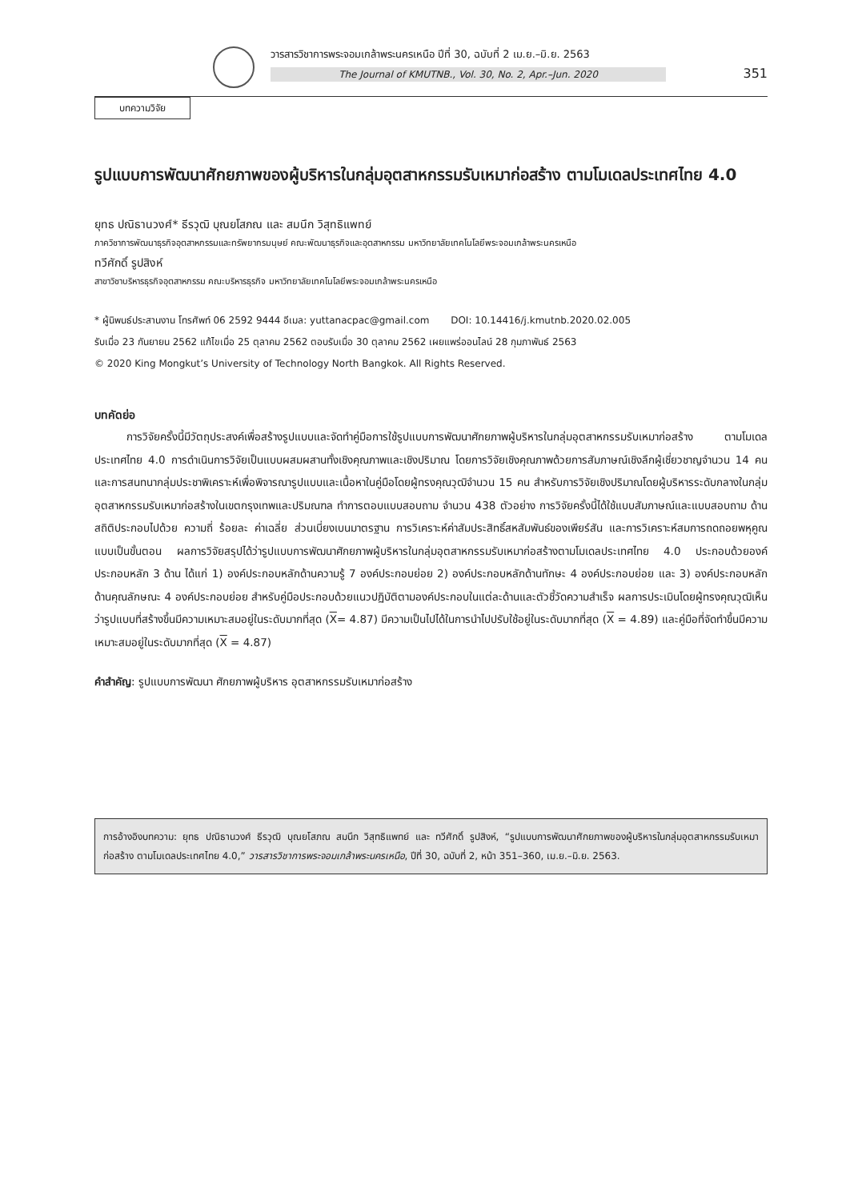วารสารวิชาการพระจอมเกล้าพระนครเหนือ ปีที่ 30, ฉบับที่ 2 เม.ย.–มิ.ย. 2563
The Journal of KMUTNB., Vol. 30, No. 2, Apr.–Jun. 2020
351
บทความวิจัย
รูปแบบการพัฒนาศักยภาพของผู้บริหารในกลุ่มอุตสาหกรรมรับเหมาก่อสร้าง ตามโมเดลประเทศไทย 4.0
ยุทธ ปณิธานวงศ์* ธีรวุฒิ บุณยโสภณ และ สมนึก วิสุทธิแพทย์
ภาควิชาการพัฒนาธุรกิจอุตสาหกรรมและทรัพยากรมนุษย์ คณะพัฒนาธุรกิจและอุตสาหกรรม มหาวิทยาลัยเทคโนโลยีพระจอมเกล้าพระนครเหนือ
ทวีศักดิ์ รูปสิงห์
สาขาวิชาบริหารธุรกิจอุตสาหกรรม คณะบริหารธุรกิจ มหาวิทยาลัยเทคโนโลยีพระจอมเกล้าพระนครเหนือ
* ผู้นิพนธ์ประสานงาน โทรศัพท์ 06 2592 9444 อีเมล: yuttanacpac@gmail.com DOI: 10.14416/j.kmutnb.2020.02.005
รับเมื่อ 23 กันยายน 2562 แก้ไขเมื่อ 25 ตุลาคม 2562 ตอบรับเมื่อ 30 ตุลาคม 2562 เผยแพร่ออนไลน์ 28 กุมภาพันธ์ 2563
© 2020 King Mongkut’s University of Technology North Bangkok. All Rights Reserved.
บทคัดย่อ
การวิจัยครั้งนี้มีวัตถุประสงค์เพื่อสร้างรูปแบบและจัดทำคู่มือการใช้รูปแบบการพัฒนาศักยภาพผู้บริหารในกลุ่มอุตสาหกรรมรับเหมาก่อสร้าง ตามโมเดลประเทศไทย 4.0 การดำเนินการวิจัยเป็นแบบผสมผสานทั้งเชิงคุณภาพและเชิงปริมาณ โดยการวิจัยเชิงคุณภาพด้วยการสัมภาษณ์เชิงลึกผู้เชี่ยวชาญจำนวน 14 คน และการสนทนากลุ่มประชาพิเคราะห์เพื่อพิจารณารูปแบบและเนื้อหาในคู่มือโดยผู้ทรงคุณวุฒิจำนวน 15 คน สำหรับการวิจัยเชิงปริมาณโดยผู้บริหารระดับกลางในกลุ่มอุตสาหกรรมรับเหมาก่อสร้างในเขตกรุงเทพและปริมณฑล ทำการตอบแบบสอบถาม จำนวน 438 ตัวอย่าง การวิจัยครั้งนี้ได้ใช้แบบสัมภาษณ์และแบบสอบถาม ด้านสถิติประกอบไปด้วย ความถี่ ร้อยละ ค่าเฉลี่ย ส่วนเบี่ยงเบนมาตรฐาน การวิเคราะห์ค่าสัมประสิทธิ์สหสัมพันธ์ของเพียร์สัน และการวิเคราะห์สมการถดถอยพหุคูณแบบเป็นขั้นตอน ผลการวิจัยสรุปได้ว่ารูปแบบการพัฒนาศักยภาพผู้บริหารในกลุ่มอุตสาหกรรมรับเหมาก่อสร้างตามโมเดลประเทศไทย 4.0 ประกอบด้วยองค์ประกอบหลัก 3 ด้าน ได้แก่ 1) องค์ประกอบหลักด้านความรู้ 7 องค์ประกอบย่อย 2) องค์ประกอบหลักด้านทักษะ 4 องค์ประกอบย่อย และ 3) องค์ประกอบหลักด้านคุณลักษณะ 4 องค์ประกอบย่อย สำหรับคู่มือประกอบด้วยแนวปฏิบัติตามองค์ประกอบในแต่ละด้านและตัวชี้วัดความสำเร็จ ผลการประเมินโดยผู้ทรงคุณวุฒิเห็นว่ารูปแบบที่สร้างขึ้นมีความเหมาะสมอยู่ในระดับมากที่สุด (X= 4.87) มีความเป็นไปได้ในการนำไปปรับใช้อยู่ในระดับมากที่สุด (X = 4.89) และคู่มือที่จัดทำขึ้นมีความเหมาะสมอยู่ในระดับมากที่สุด (X = 4.87)
คำสำคัญ: รูปแบบการพัฒนา ศักยภาพผู้บริหาร อุตสาหกรรมรับเหมาก่อสร้าง
การอ้างอิงบทความ: ยุทธ ปณิธานวงศ์ ธีรวุฒิ บุณยโสภณ สมนึก วิสุทธิแพทย์ และ ทวีศักดิ์ รูปสิงห์, “รูปแบบการพัฒนาศักยภาพของผู้บริหารในกลุ่มอุตสาหกรรมรับเหมาก่อสร้าง ตามโมเดลประเทศไทย 4.0,” วารสารวิชาการพระจอมเกล้าพระนครเหนือ, ปีที่ 30, ฉบับที่ 2, หน้า 351–360, เม.ย.–มิ.ย. 2563.